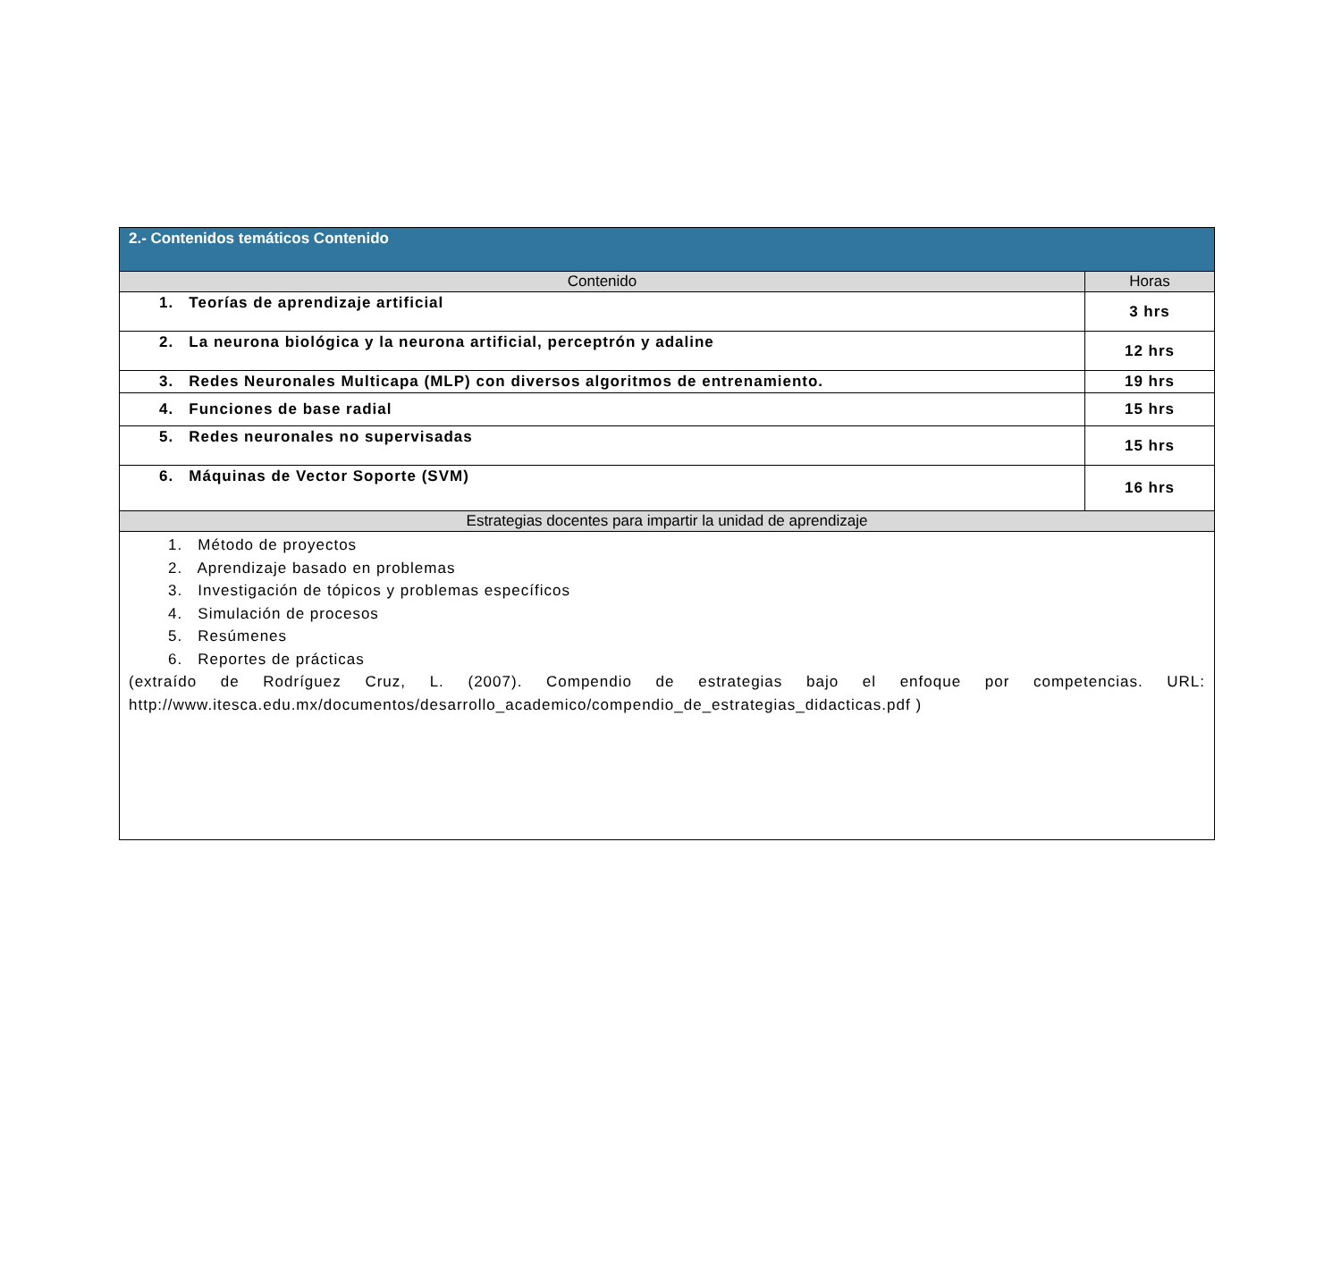| 2.- Contenidos temáticos Contenido | |
| --- | --- |
| Contenido | Horas |
| 1. Teorías de aprendizaje artificial | 3 hrs |
| 2. La neurona biológica y la neurona artificial, perceptrón y adaline | 12 hrs |
| 3. Redes Neuronales Multicapa (MLP) con diversos algoritmos de entrenamiento. | 19 hrs |
| 4. Funciones de base radial | 15 hrs |
| 5. Redes neuronales no supervisadas | 15 hrs |
| 6. Máquinas de Vector Soporte (SVM) | 16 hrs |
| Estrategias docentes para impartir la unidad de aprendizaje | |
| 1. Método de proyectos 2. Aprendizaje basado en problemas 3. Investigación de tópicos y problemas específicos 4. Simulación de procesos 5. Resúmenes 6. Reportes de prácticas (extraído de Rodríguez Cruz, L. (2007). Compendio de estrategias bajo el enfoque por competencias. URL: http://www.itesca.edu.mx/documentos/desarrollo_academico/compendio_de_estrategias_didacticas.pdf ) | |